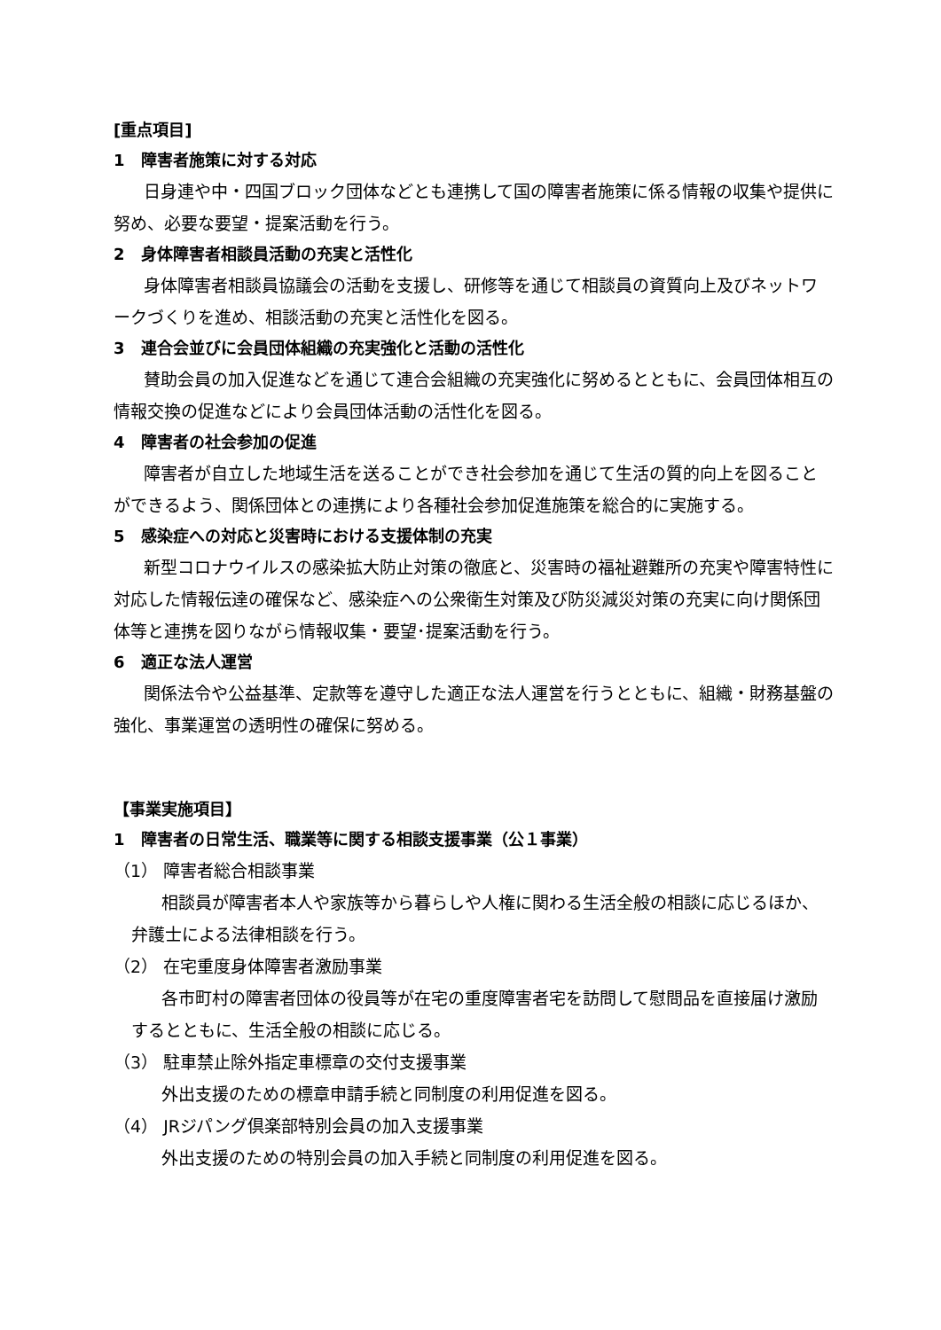[重点項目]
1　障害者施策に対する対応
日身連や中・四国ブロック団体などとも連携して国の障害者施策に係る情報の収集や提供に努め、必要な要望・提案活動を行う。
2　身体障害者相談員活動の充実と活性化
身体障害者相談員協議会の活動を支援し、研修等を通じて相談員の資質向上及びネットワークづくりを進め、相談活動の充実と活性化を図る。
3　連合会並びに会員団体組織の充実強化と活動の活性化
賛助会員の加入促進などを通じて連合会組織の充実強化に努めるとともに、会員団体相互の情報交換の促進などにより会員団体活動の活性化を図る。
4　障害者の社会参加の促進
障害者が自立した地域生活を送ることができ社会参加を通じて生活の質的向上を図ることができるよう、関係団体との連携により各種社会参加促進施策を総合的に実施する。
5　感染症への対応と災害時における支援体制の充実
新型コロナウイルスの感染拡大防止対策の徹底と、災害時の福祉避難所の充実や障害特性に対応した情報伝達の確保など、感染症への公衆衛生対策及び防災減災対策の充実に向け関係団体等と連携を図りながら情報収集・要望･提案活動を行う。
6　適正な法人運営
関係法令や公益基準、定款等を遵守した適正な法人運営を行うとともに、組織・財務基盤の強化、事業運営の透明性の確保に努める。
【事業実施項目】
1　障害者の日常生活、職業等に関する相談支援事業（公１事業）
（1） 障害者総合相談事業
相談員が障害者本人や家族等から暮らしや人権に関わる生活全般の相談に応じるほか、弁護士による法律相談を行う。
（2） 在宅重度身体障害者激励事業
各市町村の障害者団体の役員等が在宅の重度障害者宅を訪問して慰問品を直接届け激励するとともに、生活全般の相談に応じる。
（3） 駐車禁止除外指定車標章の交付支援事業
外出支援のための標章申請手続と同制度の利用促進を図る。
（4） JRジパング倶楽部特別会員の加入支援事業
外出支援のための特別会員の加入手続と同制度の利用促進を図る。